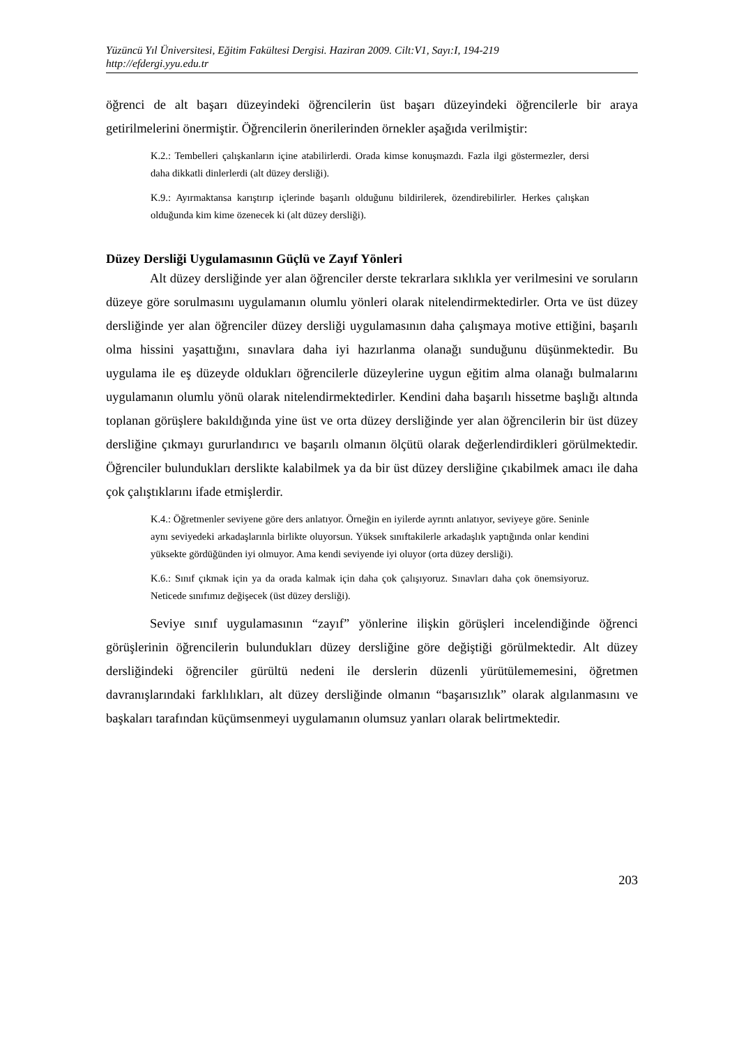Yüzüncü Yıl Üniversitesi, Eğitim Fakültesi Dergisi. Haziran 2009. Cilt:V1, Sayı:I, 194-219
http://efdergi.yyu.edu.tr
öğrenci de alt başarı düzeyindeki öğrencilerin üst başarı düzeyindeki öğrencilerle bir araya getirilmelerini önermiştir. Öğrencilerin önerilerinden örnekler aşağıda verilmiştir:
K.2.: Tembelleri çalışkanların içine atabilirlerdi. Orada kimse konuşmazdı. Fazla ilgi göstermezler, dersi daha dikkatli dinlerlerdi (alt düzey dersliği).
K.9.: Ayırmaktansa karıştırıp içlerinde başarılı olduğunu bildirilerek, özendirebilirler. Herkes çalışkan olduğunda kim kime özenecek ki (alt düzey dersliği).
Düzey Dersliği Uygulamasının Güçlü ve Zayıf Yönleri
Alt düzey dersliğinde yer alan öğrenciler derste tekrarlara sıklıkla yer verilmesini ve soruların düzeye göre sorulmasını uygulamanın olumlu yönleri olarak nitelendirmektedirler. Orta ve üst düzey dersliğinde yer alan öğrenciler düzey dersliği uygulamasının daha çalışmaya motive ettiğini, başarılı olma hissini yaşattığını, sınavlara daha iyi hazırlanma olanağı sunduğunu düşünmektedir. Bu uygulama ile eş düzeyde oldukları öğrencilerle düzeylerine uygun eğitim alma olanağı bulmalarını uygulamanın olumlu yönü olarak nitelendirmektedirler. Kendini daha başarılı hissetme başlığı altında toplanan görüşlere bakıldığında yine üst ve orta düzey dersliğinde yer alan öğrencilerin bir üst düzey dersliğine çıkmayı gururlandırıcı ve başarılı olmanın ölçütü olarak değerlendirdikleri görülmektedir. Öğrenciler bulundukları derslikte kalabilmek ya da bir üst düzey dersliğine çıkabilmek amacı ile daha çok çalıştıklarını ifade etmişlerdir.
K.4.: Öğretmenler seviyene göre ders anlatıyor. Örneğin en iyilerde ayrıntı anlatıyor, seviyeye göre. Seninle aynı seviyedeki arkadaşlarınla birlikte oluyorsun. Yüksek sınıftakilerle arkadaşlık yaptığında onlar kendini yüksekte gördüğünden iyi olmuyor. Ama kendi seviyende iyi oluyor (orta düzey dersliği).
K.6.: Sınıf çıkmak için ya da orada kalmak için daha çok çalışıyoruz. Sınavları daha çok önemsiyoruz. Neticede sınıfımız değişecek (üst düzey dersliği).
Seviye sınıf uygulamasının “zayıf” yönlerine ilişkin görüşleri incelendiğinde öğrenci görüşlerinin öğrencilerin bulundukları düzey dersliğine göre değiştiği görülmektedir. Alt düzey dersliğindeki öğrenciler gürültü nedeni ile derslerin düzenli yürütülememesini, öğretmen davranışlarındaki farklılıkları, alt düzey dersliğinde olmanın “başarısızlık” olarak algılanmasını ve başkaları tarafından küçümsenmeyi uygulamanın olumsuz yanları olarak belirtmektedir.
203